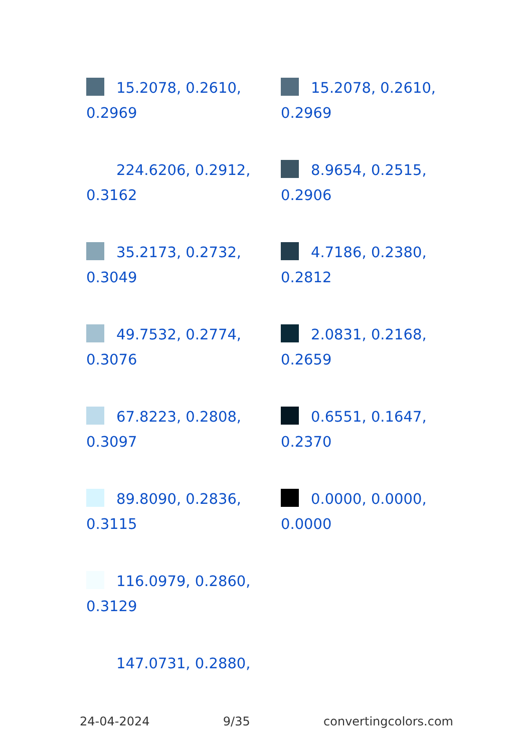15.2078, 0.2610, 0.2969
15.2078, 0.2610, 0.2969
224.6206, 0.2912, 0.3162
8.9654, 0.2515, 0.2906
35.2173, 0.2732, 0.3049
4.7186, 0.2380, 0.2812
49.7532, 0.2774, 0.3076
2.0831, 0.2168, 0.2659
67.8223, 0.2808, 0.3097
0.6551, 0.1647, 0.2370
89.8090, 0.2836, 0.3115
0.0000, 0.0000, 0.0000
116.0979, 0.2860, 0.3129
147.0731, 0.2880,
24-04-2024 9/35 convertingcolors.com